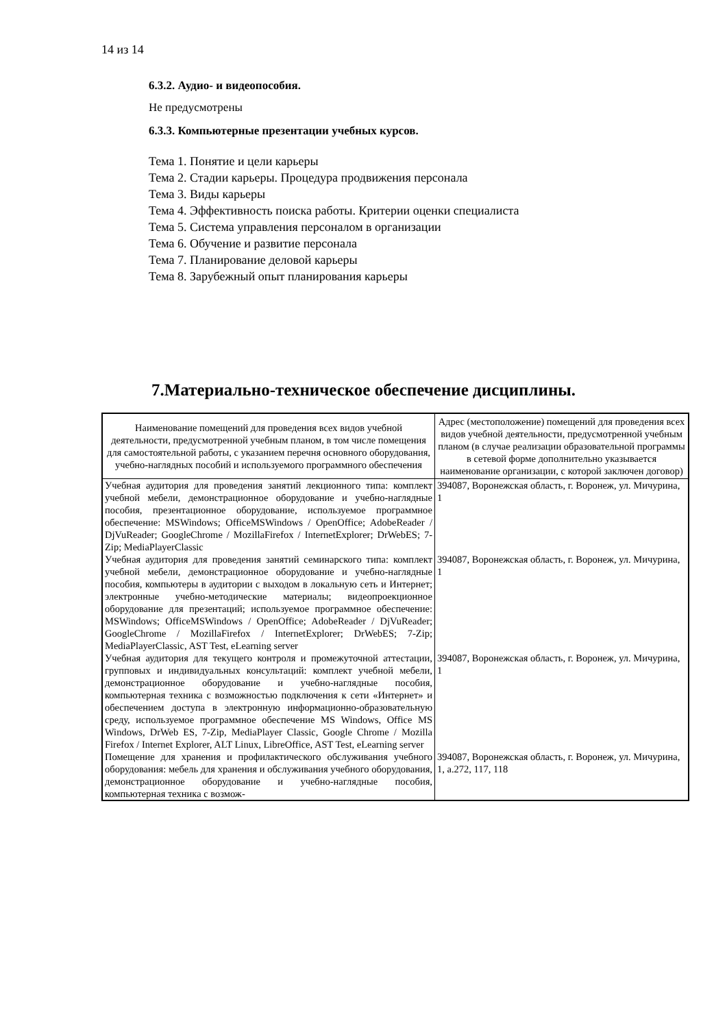14 из 14
6.3.2. Аудио- и видеопособия.
Не предусмотрены
6.3.3. Компьютерные презентации учебных курсов.
Тема 1. Понятие и цели карьеры
Тема 2. Стадии карьеры. Процедура продвижения персонала
Тема 3. Виды карьеры
Тема 4. Эффективность поиска работы. Критерии оценки специалиста
Тема 5. Система управления персоналом в организации
Тема 6. Обучение и развитие персонала
Тема 7. Планирование деловой карьеры
Тема 8. Зарубежный опыт планирования карьеры
7.Материально-техническое обеспечение дисциплины.
| Наименование помещений для проведения всех видов учебной деятельности, предусмотренной учебным планом, в том числе помещения для самостоятельной работы, с указанием перечня основного оборудования, учебно-наглядных пособий и используемого программного обеспечения | Адрес (местоположение) помещений для проведения всех видов учебной деятельности, предусмотренной учебным планом (в случае реализации образовательной программы в сетевой форме дополнительно указывается наименование организации, с которой заключен договор) |
| --- | --- |
| Учебная аудитория для проведения занятий лекционного типа: комплект учебной мебели, демонстрационное оборудование и учебно-наглядные пособия, презентационное оборудование, используемое программное обеспечение: MSWindows; OfficeMSWindows / OpenOffice; AdobeReader / DjVuReader; GoogleChrome / MozillaFirefox / InternetExplorer; DrWebES; 7-Zip; MediaPlayerClassic | 394087, Воронежская область, г. Воронеж, ул. Мичурина, 1 |
| Учебная аудитория для проведения занятий семинарского типа: комплект учебной мебели, демонстрационное оборудование и учебно-наглядные пособия, компьютеры в аудитории с выходом в локальную сеть и Интернет; электронные учебно-методические материалы; видеопроекционное оборудование для презентаций; используемое программное обеспечение: MSWindows; OfficeMSWindows / OpenOffice; AdobeReader / DjVuReader; GoogleChrome / MozillaFirefox / InternetExplorer; DrWebES; 7-Zip; MediaPlayerClassic, AST Test, eLearning server | 394087, Воронежская область, г. Воронеж, ул. Мичурина, 1 |
| Учебная аудитория для текущего контроля и промежуточной аттестации, групповых и индивидуальных консультаций: комплект учебной мебели, демонстрационное оборудование и учебно-наглядные пособия, компьютерная техника с возможностью подключения к сети «Интернет» и обеспечением доступа в электронную информационно-образовательную среду, используемое программное обеспечение MS Windows, Office MS Windows, DrWeb ES, 7-Zip, MediaPlayer Classic, Google Chrome / Mozilla Firefox / Internet Explorer, ALT Linux, LibreOffice, AST Test, eLearning server | 394087, Воронежская область, г. Воронеж, ул. Мичурина, 1 |
| Помещение для хранения и профилактического обслуживания учебного оборудования: мебель для хранения и обслуживания учебного оборудования, демонстрационное оборудование и учебно-наглядные пособия, компьютерная техника с возмож- | 394087, Воронежская область, г. Воронеж, ул. Мичурина, 1, а.272, 117, 118 |